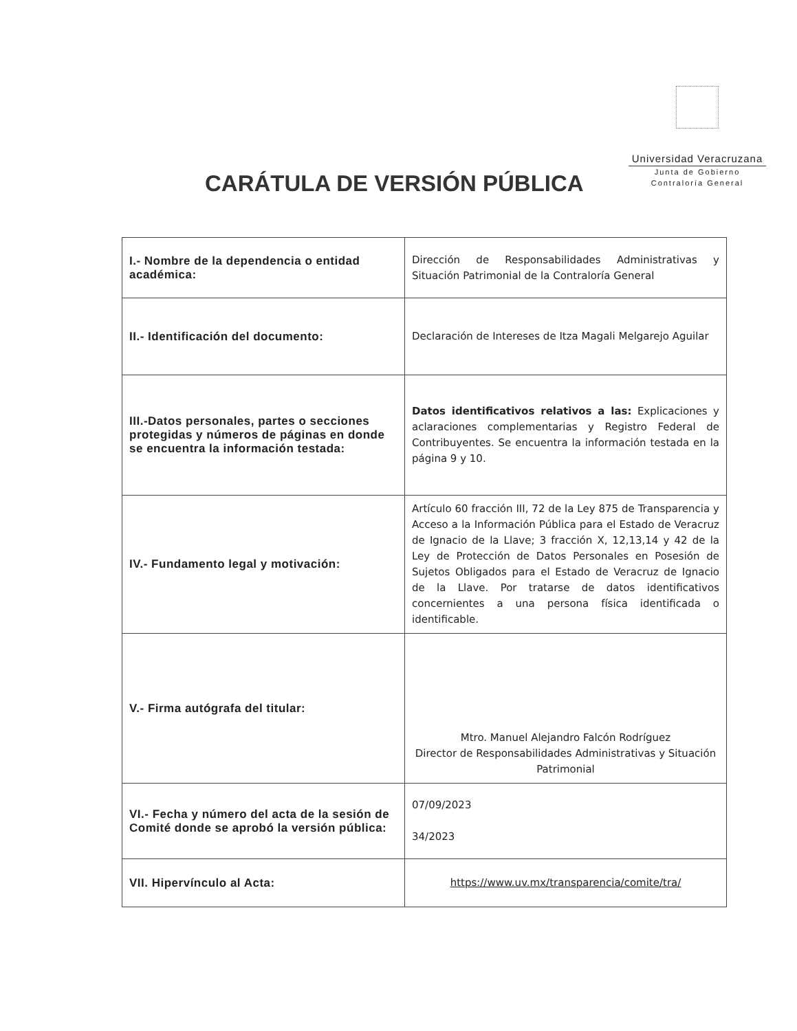Universidad Veracruzana
Junta de Gobierno
Contraloría General
CARÁTULA DE VERSIÓN PÚBLICA
| I.- Nombre de la dependencia o entidad académica: | Dirección de Responsabilidades Administrativas y Situación Patrimonial de la Contraloría General |
| II.- Identificación del documento: | Declaración de Intereses de Itza Magali Melgarejo Aguilar |
| III.-Datos personales, partes o secciones protegidas y números de páginas en donde se encuentra la información testada: | Datos identificativos relativos a las: Explicaciones y aclaraciones complementarias y Registro Federal de Contribuyentes. Se encuentra la información testada en la página 9 y 10. |
| IV.- Fundamento legal y motivación: | Artículo 60 fracción III, 72 de la Ley 875 de Transparencia y Acceso a la Información Pública para el Estado de Veracruz de Ignacio de la Llave; 3 fracción X, 12,13,14 y 42 de la Ley de Protección de Datos Personales en Posesión de Sujetos Obligados para el Estado de Veracruz de Ignacio de la Llave. Por tratarse de datos identificativos concernientes a una persona física identificada o identificable. |
| V.- Firma autógrafa del titular: | Mtro. Manuel Alejandro Falcón Rodríguez Director de Responsabilidades Administrativas y Situación Patrimonial |
| VI.- Fecha y número del acta de la sesión de Comité donde se aprobó la versión pública: | 07/09/2023 34/2023 |
| VII. Hipervínculo al Acta: | https://www.uv.mx/transparencia/comite/tra/ |